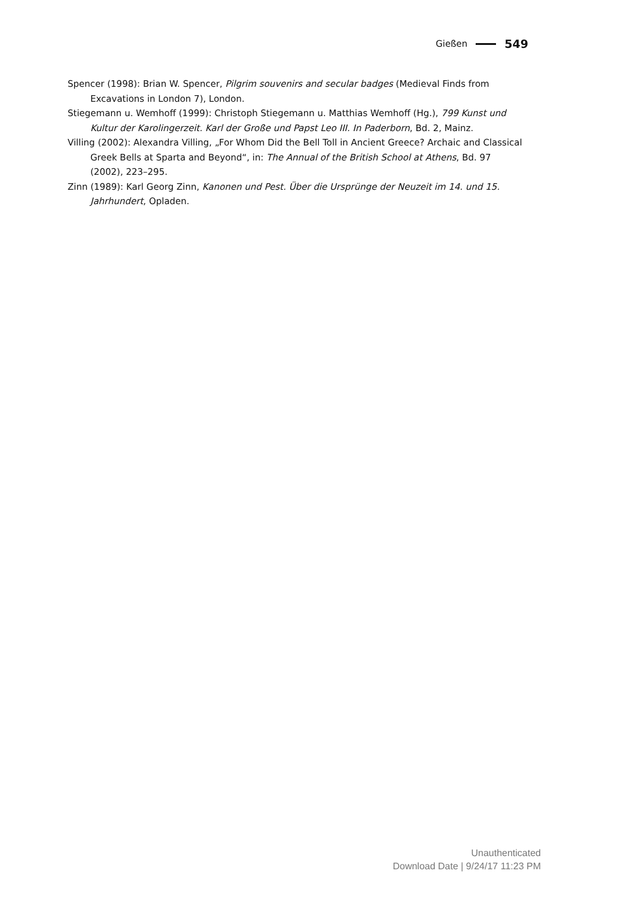Gießen 549
Spencer (1998): Brian W. Spencer, Pilgrim souvenirs and secular badges (Medieval Finds from Excavations in London 7), London.
Stiegemann u. Wemhoff (1999): Christoph Stiegemann u. Matthias Wemhoff (Hg.), 799 Kunst und Kultur der Karolingerzeit. Karl der Große und Papst Leo III. In Paderborn, Bd. 2, Mainz.
Villing (2002): Alexandra Villing, „For Whom Did the Bell Toll in Ancient Greece? Archaic and Classical Greek Bells at Sparta and Beyond“, in: The Annual of the British School at Athens, Bd. 97 (2002), 223–295.
Zinn (1989): Karl Georg Zinn, Kanonen und Pest. Über die Ursprünge der Neuzeit im 14. und 15. Jahrhundert, Opladen.
Unauthenticated
Download Date | 9/24/17 11:23 PM